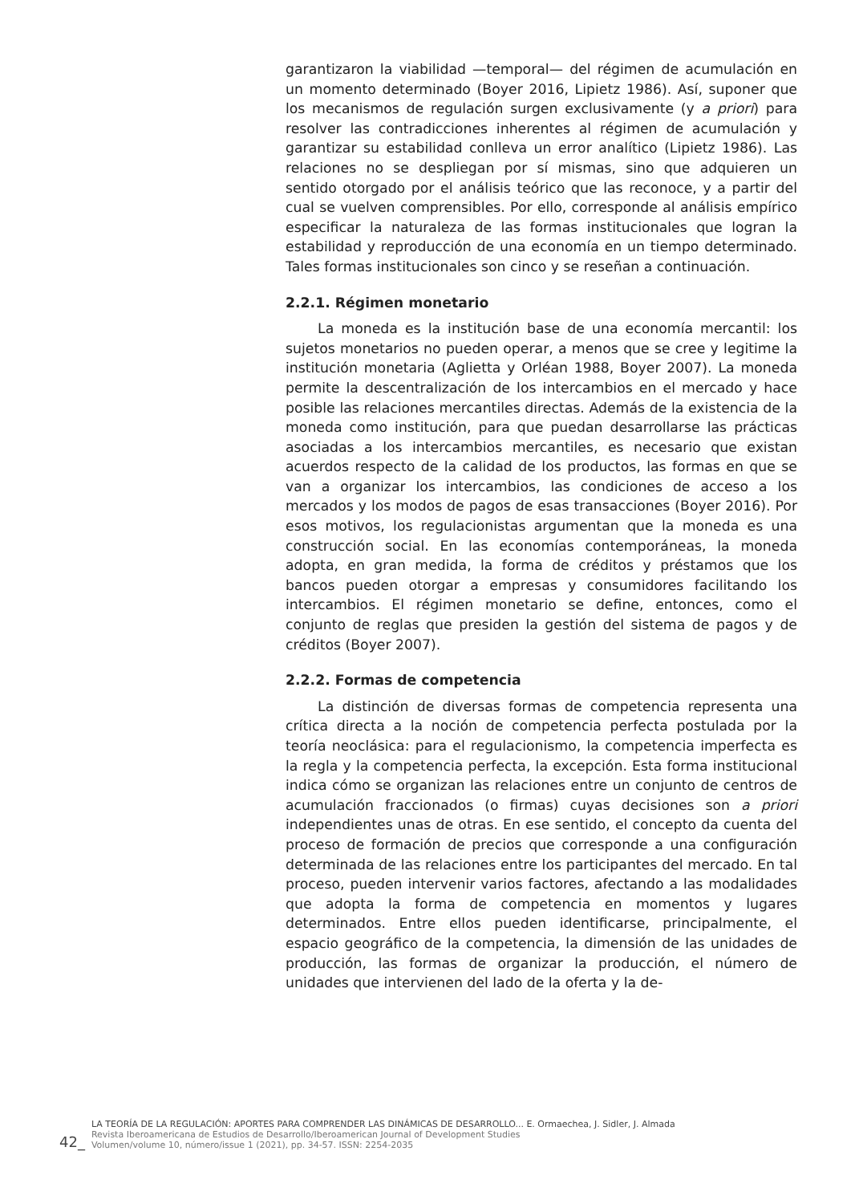garantizaron la viabilidad —temporal— del régimen de acumulación en un momento determinado (Boyer 2016, Lipietz 1986). Así, suponer que los mecanismos de regulación surgen exclusivamente (y a priori) para resolver las contradicciones inherentes al régimen de acumulación y garantizar su estabilidad conlleva un error analítico (Lipietz 1986). Las relaciones no se despliegan por sí mismas, sino que adquieren un sentido otorgado por el análisis teórico que las reconoce, y a partir del cual se vuelven comprensibles. Por ello, corresponde al análisis empírico especificar la naturaleza de las formas institucionales que logran la estabilidad y reproducción de una economía en un tiempo determinado. Tales formas institucionales son cinco y se reseñan a continuación.
2.2.1. Régimen monetario
La moneda es la institución base de una economía mercantil: los sujetos monetarios no pueden operar, a menos que se cree y legitime la institución monetaria (Aglietta y Orléan 1988, Boyer 2007). La moneda permite la descentralización de los intercambios en el mercado y hace posible las relaciones mercantiles directas. Además de la existencia de la moneda como institución, para que puedan desarrollarse las prácticas asociadas a los intercambios mercantiles, es necesario que existan acuerdos respecto de la calidad de los productos, las formas en que se van a organizar los intercambios, las condiciones de acceso a los mercados y los modos de pagos de esas transacciones (Boyer 2016). Por esos motivos, los regulacionistas argumentan que la moneda es una construcción social. En las economías contemporáneas, la moneda adopta, en gran medida, la forma de créditos y préstamos que los bancos pueden otorgar a empresas y consumidores facilitando los intercambios. El régimen monetario se define, entonces, como el conjunto de reglas que presiden la gestión del sistema de pagos y de créditos (Boyer 2007).
2.2.2. Formas de competencia
La distinción de diversas formas de competencia representa una crítica directa a la noción de competencia perfecta postulada por la teoría neoclásica: para el regulacionismo, la competencia imperfecta es la regla y la competencia perfecta, la excepción. Esta forma institucional indica cómo se organizan las relaciones entre un conjunto de centros de acumulación fraccionados (o firmas) cuyas decisiones son a priori independientes unas de otras. En ese sentido, el concepto da cuenta del proceso de formación de precios que corresponde a una configuración determinada de las relaciones entre los participantes del mercado. En tal proceso, pueden intervenir varios factores, afectando a las modalidades que adopta la forma de competencia en momentos y lugares determinados. Entre ellos pueden identificarse, principalmente, el espacio geográfico de la competencia, la dimensión de las unidades de producción, las formas de organizar la producción, el número de unidades que intervienen del lado de la oferta y la de-
42_
LA TEORÍA DE LA REGULACIÓN: APORTES PARA COMPRENDER LAS DINÁMICAS DE DESARROLLO... E. Ormaechea, J. Sidler, J. Almada
Revista Iberoamericana de Estudios de Desarrollo/Iberoamerican Journal of Development Studies
Volumen/volume 10, número/issue 1 (2021), pp. 34-57. ISSN: 2254-2035